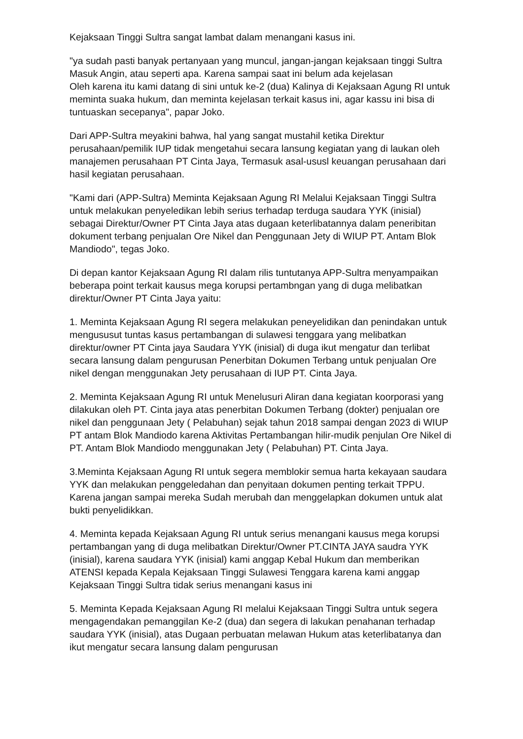Kejaksaan Tinggi Sultra sangat lambat dalam menangani kasus ini.
"ya sudah pasti banyak pertanyaan yang muncul, jangan-jangan kejaksaan tinggi Sultra Masuk Angin, atau seperti apa. Karena sampai saat ini belum ada kejelasan
Oleh karena itu kami datang di sini untuk ke-2 (dua) Kalinya di Kejaksaan Agung RI untuk meminta suaka hukum, dan meminta kejelasan terkait kasus ini, agar kassu ini bisa di tuntuaskan secepanya", papar Joko.
Dari APP-Sultra meyakini bahwa, hal yang sangat mustahil ketika Direktur perusahaan/pemilik IUP tidak mengetahui secara lansung kegiatan yang di laukan oleh manajemen perusahaan PT Cinta Jaya, Termasuk asal-ususl keuangan perusahaan dari hasil kegiatan perusahaan.
"Kami dari (APP-Sultra) Meminta Kejaksaan Agung RI Melalui Kejaksaan Tinggi Sultra untuk melakukan penyeledikan lebih serius terhadap terduga saudara YYK (inisial) sebagai Direktur/Owner PT Cinta Jaya atas dugaan keterlibatannya dalam peneribitan dokument terbang penjualan Ore Nikel dan Penggunaan Jety di WIUP PT. Antam Blok Mandiodo", tegas Joko.
Di depan kantor Kejaksaan Agung RI dalam rilis tuntutanya APP-Sultra menyampaikan beberapa point terkait kausus mega korupsi pertambngan yang di duga melibatkan direktur/Owner PT Cinta Jaya yaitu:
1. Meminta Kejaksaan Agung RI segera melakukan peneyelidikan dan penindakan untuk mengususut tuntas kasus pertambangan di sulawesi tenggara yang melibatkan direktur/owner PT Cinta jaya Saudara YYK (inisial) di duga ikut mengatur dan terlibat secara lansung dalam pengurusan Penerbitan Dokumen Terbang untuk penjualan Ore nikel dengan menggunakan Jety perusahaan di IUP PT. Cinta Jaya.
2. Meminta Kejaksaan Agung RI untuk Menelusuri Aliran dana kegiatan koorporasi yang dilakukan oleh PT. Cinta jaya atas penerbitan Dokumen Terbang (dokter) penjualan ore nikel dan penggunaan Jety ( Pelabuhan) sejak tahun 2018 sampai dengan 2023 di WIUP PT antam Blok Mandiodo karena Aktivitas Pertambangan hilir-mudik penjulan Ore Nikel di PT. Antam Blok Mandiodo menggunakan Jety ( Pelabuhan) PT. Cinta Jaya.
3.Meminta Kejaksaan Agung RI untuk segera memblokir semua harta kekayaan saudara YYK dan melakukan penggeledahan dan penyitaan dokumen penting terkait TPPU. Karena jangan sampai mereka Sudah merubah dan menggelapkan dokumen untuk alat bukti penyelidikkan.
4. Meminta kepada Kejaksaan Agung RI untuk serius menangani kausus mega korupsi pertambangan yang di duga melibatkan Direktur/Owner PT.CINTA JAYA saudra YYK (inisial), karena saudara YYK (inisial) kami anggap Kebal Hukum dan memberikan ATENSI kepada Kepala Kejaksaan Tinggi Sulawesi Tenggara karena kami anggap Kejaksaan Tinggi Sultra tidak serius menangani kasus ini
5. Meminta Kepada Kejaksaan Agung RI melalui Kejaksaan Tinggi Sultra untuk segera mengagendakan pemanggilan Ke-2 (dua) dan segera di lakukan penahanan terhadap saudara YYK (inisial), atas Dugaan perbuatan melawan Hukum atas keterlibatanya dan ikut mengatur secara lansung dalam pengurusan